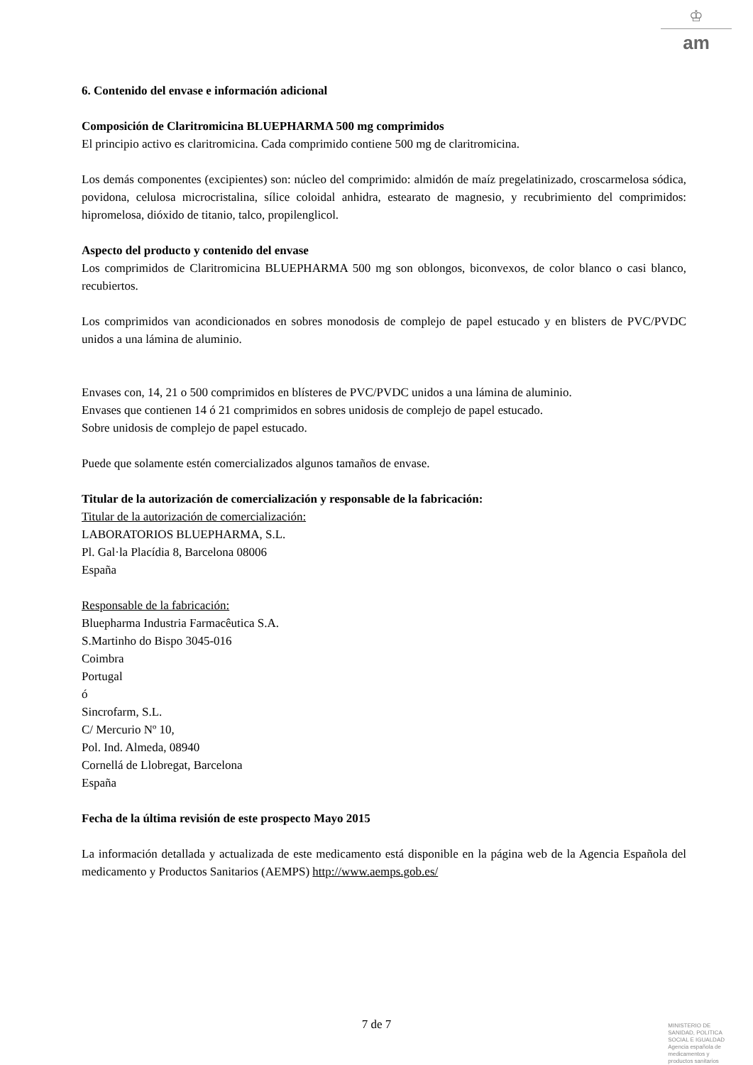♔
am
6. Contenido del envase e información adicional
Composición de Claritromicina BLUEPHARMA 500 mg comprimidos
El principio activo es claritromicina. Cada comprimido contiene 500 mg de claritromicina.
Los demás componentes (excipientes) son: núcleo del comprimido: almidón de maíz pregelatinizado, croscarmelosa sódica, povidona, celulosa microcristalina, sílice coloidal anhidra, estearato de magnesio, y recubrimiento del comprimidos: hipromelosa, dióxido de titanio, talco, propilenglicol.
Aspecto del producto y contenido del envase
Los comprimidos de Claritromicina BLUEPHARMA 500 mg son oblongos, biconvexos, de color blanco o casi blanco, recubiertos.
Los comprimidos van acondicionados en sobres monodosis de complejo de papel estucado y en blisters de PVC/PVDC unidos a una lámina de aluminio.
Envases con, 14, 21 o 500 comprimidos en blísteres de PVC/PVDC unidos a una lámina de aluminio.
Envases que contienen 14 ó 21 comprimidos en sobres unidosis de complejo de papel estucado.
Sobre unidosis de complejo de papel estucado.
Puede que solamente estén comercializados algunos tamaños de envase.
Titular de la autorización de comercialización y responsable de la fabricación:
Titular de la autorización de comercialización:
LABORATORIOS BLUEPHARMA, S.L.
Pl. Gal·la Placídia 8, Barcelona 08006
España
Responsable de la fabricación:
Bluepharma Industria Farmacêutica S.A.
S.Martinho do Bispo 3045-016
Coimbra
Portugal
ó
Sincrofarm, S.L.
C/ Mercurio Nº 10,
Pol. Ind. Almeda, 08940
Cornellá de Llobregat, Barcelona
España
Fecha de la última revisión de este prospecto Mayo 2015
La información detallada y actualizada de este medicamento está disponible en la página web de la Agencia Española del medicamento y Productos Sanitarios (AEMPS) http://www.aemps.gob.es/
7 de 7
MINISTERIO DE
SANIDAD, POLITICA
SOCIAL E IGUALDAD
Agencia española de
medicamentos y
productos sanitarios